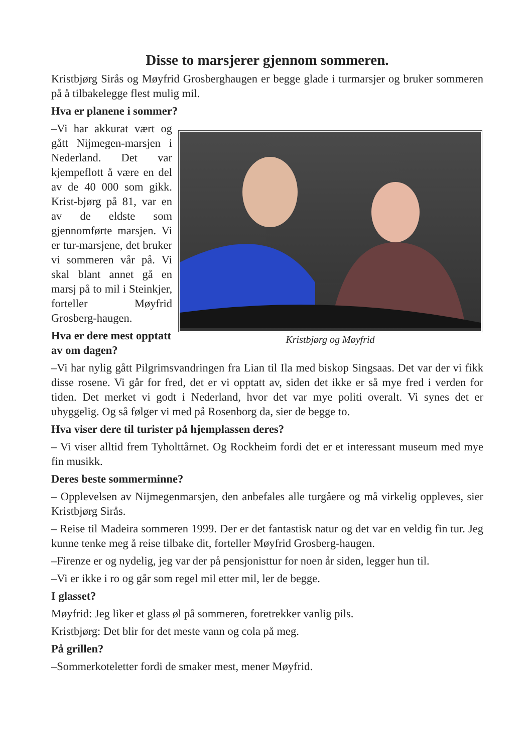Disse to marsjerer gjennom sommeren.
Kristbjørg Sirås og Møyfrid Grosberghaugen er begge glade i turmarsjer og bruker sommeren på å tilbakelegge flest mulig mil.
Hva er planene i sommer?
–Vi har akkurat vært og gått Nijmegen-marsjen i Nederland. Det var kjempeflott å være en del av de 40 000 som gikk. Krist-bjørg på 81, var en av de eldste som gjennomførte marsjen. Vi er tur-marsjene, det bruker vi sommeren vår på. Vi skal blant annet gå en marsj på to mil i Steinkjer, forteller Møyfrid Grosberg-haugen.
Hva er dere mest opptatt av om dagen?
Kristbjørg og Møyfrid
–Vi har nylig gått Pilgrimsvandringen fra Lian til Ila med biskop Singsaas. Det var der vi fikk disse rosene. Vi går for fred, det er vi opptatt av, siden det ikke er så mye fred i verden for tiden. Det merket vi godt i Nederland, hvor det var mye politi overalt. Vi synes det er uhyggelig. Og så følger vi med på Rosenborg da, sier de begge to.
Hva viser dere til turister på hjemplassen deres?
– Vi viser alltid frem Tyholttårnet. Og Rockheim fordi det er et interessant museum med mye fin musikk.
Deres beste sommerminne?
– Opplevelsen av Nijmegenmarsjen, den anbefales alle turgåere og må virkelig oppleves, sier Kristbjørg Sirås.
– Reise til Madeira sommeren 1999. Der er det fantastisk natur og det var en veldig fin tur. Jeg kunne tenke meg å reise tilbake dit, forteller Møyfrid Grosberg-haugen.
–Firenze er og nydelig, jeg var der på pensjonisttur for noen år siden, legger hun til.
–Vi er ikke i ro og går som regel mil etter mil, ler de begge.
I glasset?
Møyfrid: Jeg liker et glass øl på sommeren, foretrekker vanlig pils.
Kristbjørg: Det blir for det meste vann og cola på meg.
På grillen?
–Sommerkoteletter fordi de smaker mest, mener Møyfrid.